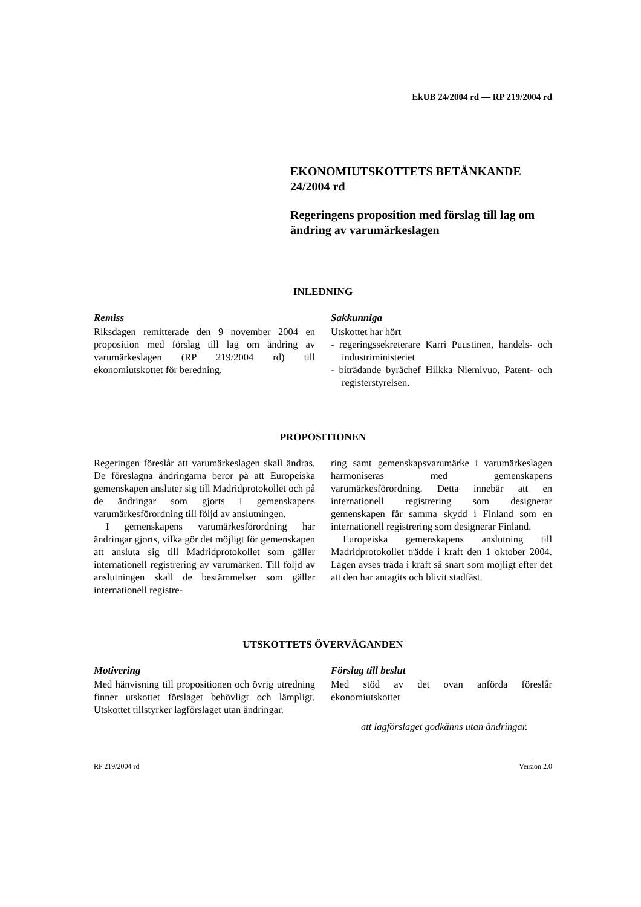EkUB 24/2004 rd — RP 219/2004 rd
EKONOMIUTSKOTTETS BETÄNKANDE 24/2004 rd
Regeringens proposition med förslag till lag om ändring av varumärkeslagen
INLEDNING
Remiss
Riksdagen remitterade den 9 november 2004 en proposition med förslag till lag om ändring av varumärkeslagen (RP 219/2004 rd) till ekonomiutskottet för beredning.
Sakkunniga
Utskottet har hört
- regeringssekreterare Karri Puustinen, handels- och industriministeriet
- biträdande byråchef Hilkka Niemivuo, Patent- och registerstyrelsen.
PROPOSITIONEN
Regeringen föreslår att varumärkeslagen skall ändras. De föreslagna ändringarna beror på att Europeiska gemenskapen ansluter sig till Madridprotokollet och på de ändringar som gjorts i gemenskapens varumärkesförordning till följd av anslutningen.
I gemenskapens varumärkesförordning har ändringar gjorts, vilka gör det möjligt för gemenskapen att ansluta sig till Madridprotokollet som gäller internationell registrering av varumärken. Till följd av anslutningen skall de bestämmelser som gäller internationell registre-
ring samt gemenskapsvarumärke i varumärkeslagen harmoniseras med gemenskapens varumärkesförordning. Detta innebär att en internationell registrering som designerar gemenskapen får samma skydd i Finland som en internationell registrering som designerar Finland.
Europeiska gemenskapens anslutning till Madridprotokollet trädde i kraft den 1 oktober 2004. Lagen avses träda i kraft så snart som möjligt efter det att den har antagits och blivit stadfäst.
UTSKOTTETS ÖVERVÄGANDEN
Motivering
Med hänvisning till propositionen och övrig utredning finner utskottet förslaget behövligt och lämpligt. Utskottet tillstyrker lagförslaget utan ändringar.
Förslag till beslut
Med stöd av det ovan anförda föreslår ekonomiutskottet
att lagförslaget godkänns utan ändringar.
RP 219/2004 rd Version 2.0